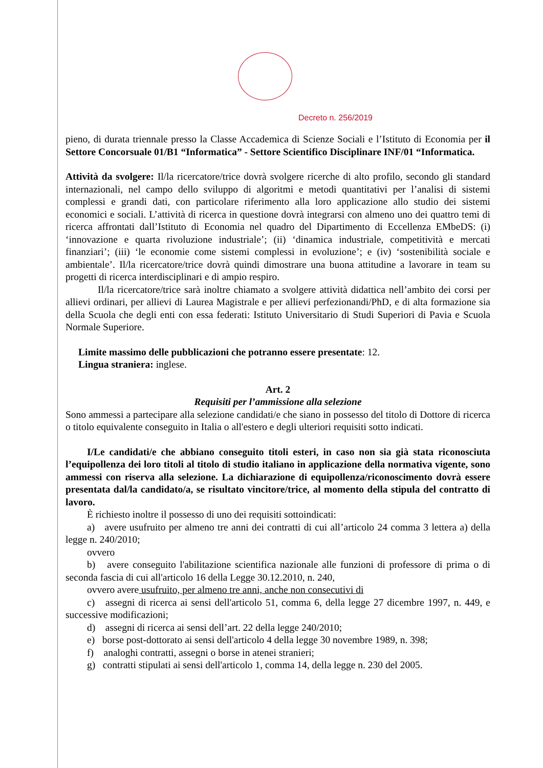Decreto n. 256/2019
pieno, di durata triennale presso la Classe Accademica di Scienze Sociali e l’Istituto di Economia per il Settore Concorsuale 01/B1 “Informatica” - Settore Scientifico Disciplinare INF/01 “Informatica.
Attività da svolgere: Il/la ricercatore/trice dovrà svolgere ricerche di alto profilo, secondo gli standard internazionali, nel campo dello sviluppo di algoritmi e metodi quantitativi per l’analisi di sistemi complessi e grandi dati, con particolare riferimento alla loro applicazione allo studio dei sistemi economici e sociali. L’attività di ricerca in questione dovrà integrarsi con almeno uno dei quattro temi di ricerca affrontati dall’Istituto di Economia nel quadro del Dipartimento di Eccellenza EMbeDS: (i) ‘innovazione e quarta rivoluzione industriale’; (ii) ‘dinamica industriale, competitività e mercati finanziari’; (iii) ‘le economie come sistemi complessi in evoluzione’; e (iv) ‘sostenibilità sociale e ambientale’. Il/la ricercatore/trice dovrà quindi dimostrare una buona attitudine a lavorare in team su progetti di ricerca interdisciplinari e di ampio respiro.
Il/la ricercatore/trice sarà inoltre chiamato a svolgere attività didattica nell’ambito dei corsi per allievi ordinari, per allievi di Laurea Magistrale e per allievi perfezionandi/PhD, e di alta formazione sia della Scuola che degli enti con essa federati: Istituto Universitario di Studi Superiori di Pavia e Scuola Normale Superiore.
Limite massimo delle pubblicazioni che potranno essere presentate: 12.
Lingua straniera: inglese.
Art. 2
Requisiti per l’ammissione alla selezione
Sono ammessi a partecipare alla selezione candidati/e che siano in possesso del titolo di Dottore di ricerca o titolo equivalente conseguito in Italia o all'estero e degli ulteriori requisiti sotto indicati.
I/Le candidati/e che abbiano conseguito titoli esteri, in caso non sia già stata riconosciuta l’equipollenza dei loro titoli al titolo di studio italiano in applicazione della normativa vigente, sono ammessi con riserva alla selezione. La dichiarazione di equipollenza/riconoscimento dovrà essere presentata dal/la candidato/a, se risultato vincitore/trice, al momento della stipula del contratto di lavoro.
È richiesto inoltre il possesso di uno dei requisiti sottoindicati:
a) avere usufruito per almeno tre anni dei contratti di cui all’articolo 24 comma 3 lettera a) della legge n. 240/2010;
ovvero
b) avere conseguito l'abilitazione scientifica nazionale alle funzioni di professore di prima o di seconda fascia di cui all'articolo 16 della Legge 30.12.2010, n. 240,
ovvero avere usufruito, per almeno tre anni, anche non consecutivi di
c) assegni di ricerca ai sensi dell'articolo 51, comma 6, della legge 27 dicembre 1997, n. 449, e successive modificazioni;
d) assegni di ricerca ai sensi dell’art. 22 della legge 240/2010;
e) borse post-dottorato ai sensi dell'articolo 4 della legge 30 novembre 1989, n. 398;
f) analoghi contratti, assegni o borse in atenei stranieri;
g) contratti stipulati ai sensi dell'articolo 1, comma 14, della legge n. 230 del 2005.